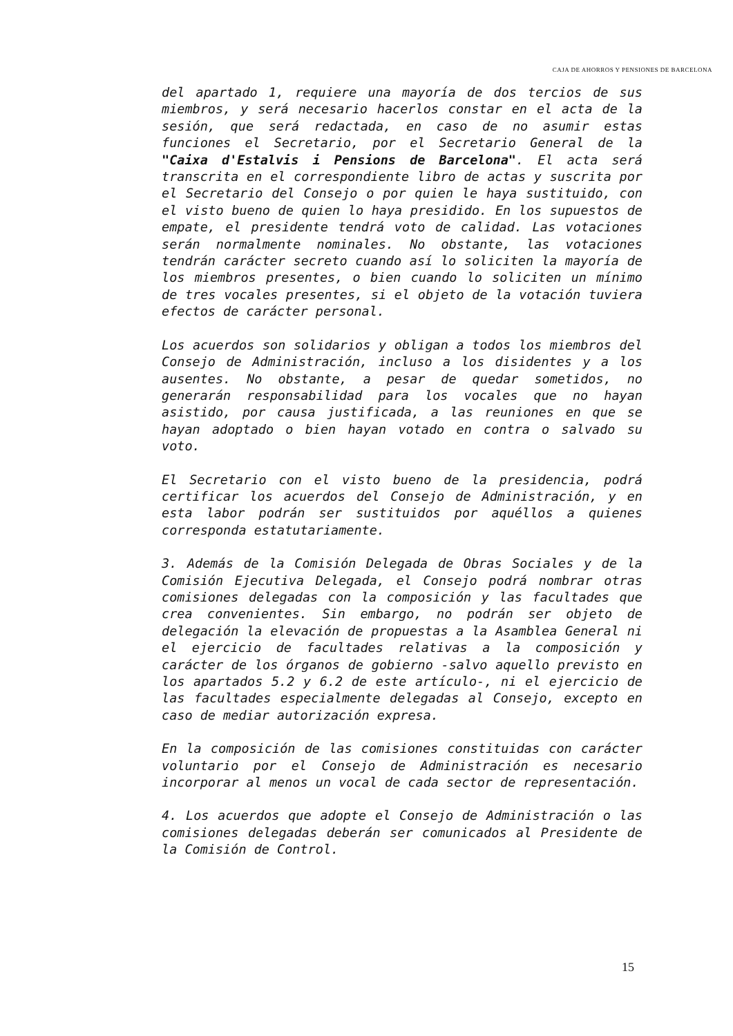CAJA DE AHORROS Y PENSIONES DE BARCELONA
del apartado 1, requiere una mayoría de dos tercios de sus miembros, y será necesario hacerlos constar en el acta de la sesión, que será redactada, en caso de no asumir estas funciones el Secretario, por el Secretario General de la "Caixa d'Estalvis i Pensions de Barcelona". El acta será transcrita en el correspondiente libro de actas y suscrita por el Secretario del Consejo o por quien le haya sustituido, con el visto bueno de quien lo haya presidido. En los supuestos de empate, el presidente tendrá voto de calidad. Las votaciones serán normalmente nominales. No obstante, las votaciones tendrán carácter secreto cuando así lo soliciten la mayoría de los miembros presentes, o bien cuando lo soliciten un mínimo de tres vocales presentes, si el objeto de la votación tuviera efectos de carácter personal.
Los acuerdos son solidarios y obligan a todos los miembros del Consejo de Administración, incluso a los disidentes y a los ausentes. No obstante, a pesar de quedar sometidos, no generarán responsabilidad para los vocales que no hayan asistido, por causa justificada, a las reuniones en que se hayan adoptado o bien hayan votado en contra o salvado su voto.
El Secretario con el visto bueno de la presidencia, podrá certificar los acuerdos del Consejo de Administración, y en esta labor podrán ser sustituidos por aquéllos a quienes corresponda estatutariamente.
3. Además de la Comisión Delegada de Obras Sociales y de la Comisión Ejecutiva Delegada, el Consejo podrá nombrar otras comisiones delegadas con la composición y las facultades que crea convenientes. Sin embargo, no podrán ser objeto de delegación la elevación de propuestas a la Asamblea General ni el ejercicio de facultades relativas a la composición y carácter de los órganos de gobierno -salvo aquello previsto en los apartados 5.2 y 6.2 de este artículo-, ni el ejercicio de las facultades especialmente delegadas al Consejo, excepto en caso de mediar autorización expresa.
En la composición de las comisiones constituidas con carácter voluntario por el Consejo de Administración es necesario incorporar al menos un vocal de cada sector de representación.
4. Los acuerdos que adopte el Consejo de Administración o las comisiones delegadas deberán ser comunicados al Presidente de la Comisión de Control.
15